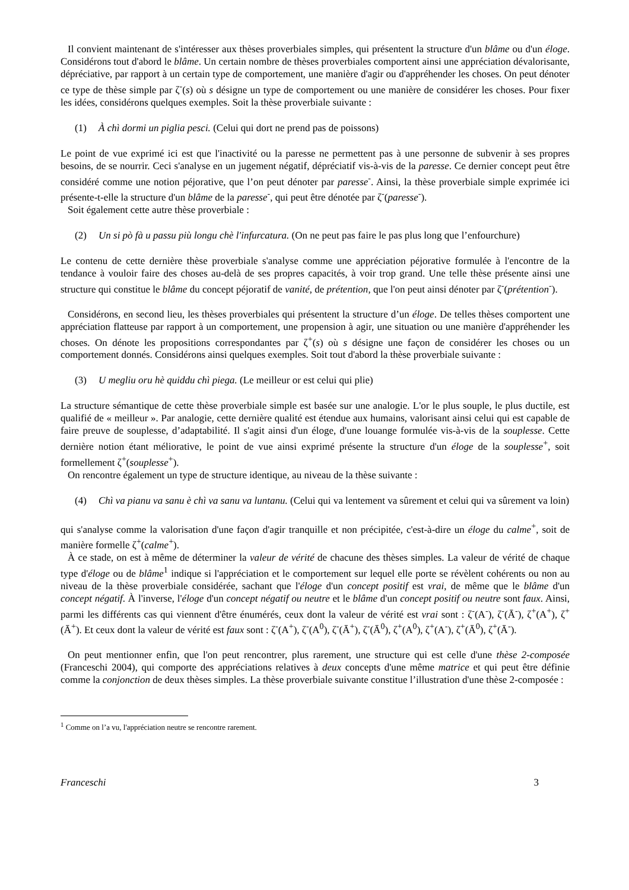Il convient maintenant de s'intéresser aux thèses proverbiales simples, qui présentent la structure d'un blâme ou d'un éloge. Considérons tout d'abord le blâme. Un certain nombre de thèses proverbiales comportent ainsi une appréciation dévalorisante, dépréciative, par rapport à un certain type de comportement, une manière d'agir ou d'appréhender les choses. On peut dénoter ce type de thèse simple par ζ<sup>-</sup>(s) où s désigne un type de comportement ou une manière de considérer les choses. Pour fixer les idées, considérons quelques exemples. Soit la thèse proverbiale suivante :
(1) À chì dormi un piglia pesci. (Celui qui dort ne prend pas de poissons)
Le point de vue exprimé ici est que l'inactivité ou la paresse ne permettent pas à une personne de subvenir à ses propres besoins, de se nourrir. Ceci s'analyse en un jugement négatif, dépréciatif vis-à-vis de la paresse. Ce dernier concept peut être considéré comme une notion péjorative, que l’on peut dénoter par paresse<sup>-</sup>. Ainsi, la thèse proverbiale simple exprimée ici présente-t-elle la structure d'un blâme de la paresse<sup>-</sup>, qui peut être dénotée par ζ<sup>-</sup>(paresse<sup>-</sup>).
Soit également cette autre thèse proverbiale :
(2) Un si pò fà u passu più longu chè l'infurcatura. (On ne peut pas faire le pas plus long que l’enfourchure)
Le contenu de cette dernière thèse proverbiale s'analyse comme une appréciation péjorative formulée à l'encontre de la tendance à vouloir faire des choses au-delà de ses propres capacités, à voir trop grand. Une telle thèse présente ainsi une structure qui constitue le blâme du concept péjoratif de vanité, de prétention, que l'on peut ainsi dénoter par ζ<sup>-</sup>(prétention<sup>-</sup>).
Considérons, en second lieu, les thèses proverbiales qui présentent la structure d’un éloge. De telles thèses comportent une appréciation flatteuse par rapport à un comportement, une propension à agir, une situation ou une manière d'appréhender les choses. On dénote les propositions correspondantes par ζ<sup>+</sup>(s) où s désigne une façon de considérer les choses ou un comportement donnés. Considérons ainsi quelques exemples. Soit tout d'abord la thèse proverbiale suivante :
(3) U megliu oru hè quiddu chì piega. (Le meilleur or est celui qui plie)
La structure sémantique de cette thèse proverbiale simple est basée sur une analogie. L'or le plus souple, le plus ductile, est qualifié de « meilleur ». Par analogie, cette dernière qualité est étendue aux humains, valorisant ainsi celui qui est capable de faire preuve de souplesse, d’adaptabilité. Il s'agit ainsi d'un éloge, d'une louange formulée vis-à-vis de la souplesse. Cette dernière notion étant méliorative, le point de vue ainsi exprimé présente la structure d'un éloge de la souplesse<sup>+</sup>, soit formellement ζ<sup>+</sup>(souplesse<sup>+</sup>).
On rencontre également un type de structure identique, au niveau de la thèse suivante :
(4) Chì va pianu va sanu è chì va sanu va luntanu. (Celui qui va lentement va sûrement et celui qui va sûrement va loin)
qui s'analyse comme la valorisation d'une façon d'agir tranquille et non précipitée, c'est-à-dire un éloge du calme<sup>+</sup>, soit de manière formelle ζ<sup>+</sup>(calme<sup>+</sup>).
À ce stade, on est à même de déterminer la valeur de vérité de chacune des thèses simples. La valeur de vérité de chaque type d'éloge ou de blâme<sup>1</sup> indique si l'appréciation et le comportement sur lequel elle porte se révèlent cohérents ou non au niveau de la thèse proverbiale considérée, sachant que l'éloge d'un concept positif est vrai, de même que le blâme d'un concept négatif. À l'inverse, l'éloge d'un concept négatif ou neutre et le blâme d'un concept positif ou neutre sont faux. Ainsi, parmi les différents cas qui viennent d'être énumérés, ceux dont la valeur de vérité est vrai sont : ζ<sup>-</sup>(A<sup>-</sup>), ζ<sup>-</sup>(Ā<sup>-</sup>), ζ<sup>+</sup>(A<sup>+</sup>), ζ<sup>+</sup>(Ā<sup>+</sup>). Et ceux dont la valeur de vérité est faux sont : ζ<sup>-</sup>(A<sup>+</sup>), ζ<sup>-</sup>(A<sup>0</sup>), ζ<sup>-</sup>(Ā<sup>+</sup>), ζ<sup>-</sup>(Ā<sup>0</sup>), ζ<sup>+</sup>(A<sup>0</sup>), ζ<sup>+</sup>(A<sup>-</sup>), ζ<sup>+</sup>(Ā<sup>0</sup>), ζ<sup>+</sup>(Ā<sup>-</sup>).
On peut mentionner enfin, que l'on peut rencontrer, plus rarement, une structure qui est celle d'une thèse 2-composée (Franceschi 2004), qui comporte des appréciations relatives à deux concepts d'une même matrice et qui peut être définie comme la conjonction de deux thèses simples. La thèse proverbiale suivante constitue l’illustration d'une thèse 2-composée :
<sup>1</sup> Comme on l’a vu, l'appréciation neutre se rencontre rarement.
Franceschi 3